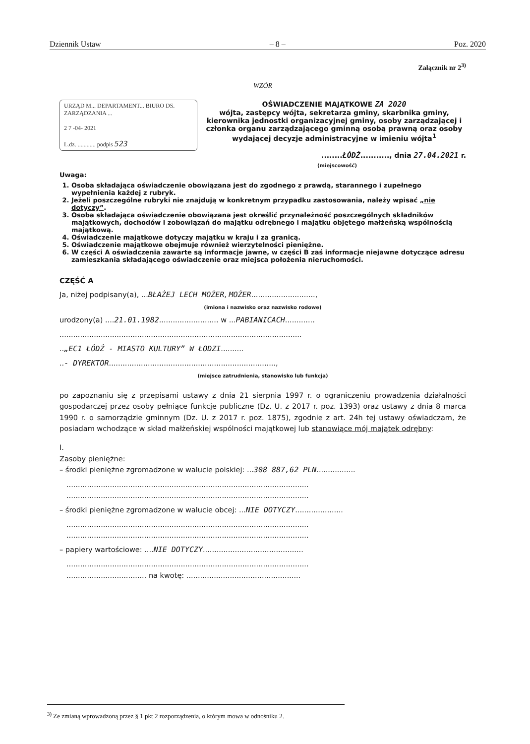Dziennik Ustaw – 8 – Poz. 2020
Załącznik nr 2<sup>3)</sup>
WZÓR
URZĄD M... DEPARTAMENT... BIURO DS. ZARZĄDZANIA ...
2 7 -04- 2021
L.dz. ............ podpis 523
OŚWIADCZENIE MAJĄTKOWE ZA 2020
wójta, zastępcy wójta, sekretarza gminy, skarbnika gminy, kierownika jednostki organizacyjnej gminy, osoby zarządzającej i członka organu zarządzającego gminną osobą prawną oraz osoby wydającej decyzje administracyjne w imieniu wójta<sup>1</sup>
........ŁÓDŹ..........., dnia 27.04.2021 r.
(miejscowość)
Uwaga:
1. Osoba składająca oświadczenie obowiązana jest do zgodnego z prawdą, starannego i zupełnego wypełnienia każdej z rubryk.
2. Jeżeli poszczególne rubryki nie znajdują w konkretnym przypadku zastosowania, należy wpisać „nie dotyczy”.
3. Osoba składająca oświadczenie obowiązana jest określić przynależność poszczególnych składników majątkowych, dochodów i zobowiązań do majątku odrębnego i majątku objętego małżeńską wspólnością majątkową.
4. Oświadczenie majątkowe dotyczy majątku w kraju i za granicą.
5. Oświadczenie majątkowe obejmuje również wierzytelności pieniężne.
6. W części A oświadczenia zawarte są informacje jawne, w części B zaś informacje niejawne dotyczące adresu zamieszkania składającego oświadczenie oraz miejsca położenia nieruchomości.
CZĘŚĆ A
Ja, niżej podpisany(a), ...BŁAŻEJ LECH MOŻER, MOŻER............................,
(imiona i nazwisko oraz nazwisko rodowe)
urodzony(a) ....21.01.1982.......................... w ...PABIANICACH.............
..........................................................................................................
..„EC1 ŁÓDŹ - MIASTO KULTURY” W ŁODZI..........
..- DYREKTOR.........................................................................,
(miejsce zatrudnienia, stanowisko lub funkcja)
po zapoznaniu się z przepisami ustawy z dnia 21 sierpnia 1997 r. o ograniczeniu prowadzenia działalności gospodarczej przez osoby pełniące funkcje publiczne (Dz. U. z 2017 r. poz. 1393) oraz ustawy z dnia 8 marca 1990 r. o samorządzie gminnym (Dz. U. z 2017 r. poz. 1875), zgodnie z art. 24h tej ustawy oświadczam, że posiadam wchodzące w skład małżeńskiej wspólności majątkowej lub stanowiące mój majątek odrębny:
I.
Zasoby pieniężne:
– środki pieniężne zgromadzone w walucie polskiej: ...308 887,62 PLN.................
..........................................................................................................
..........................................................................................................
– środki pieniężne zgromadzone w walucie obcej: ...NIE DOTYCZY.....................
..........................................................................................................
..........................................................................................................
– papiery wartościowe: ....NIE DOTYCZY............................................
..........................................................................................................
................................... na kwotę: ..................................................
<sup>3)</sup> Ze zmianą wprowadzoną przez § 1 pkt 2 rozporządzenia, o którym mowa w odnośniku 2.